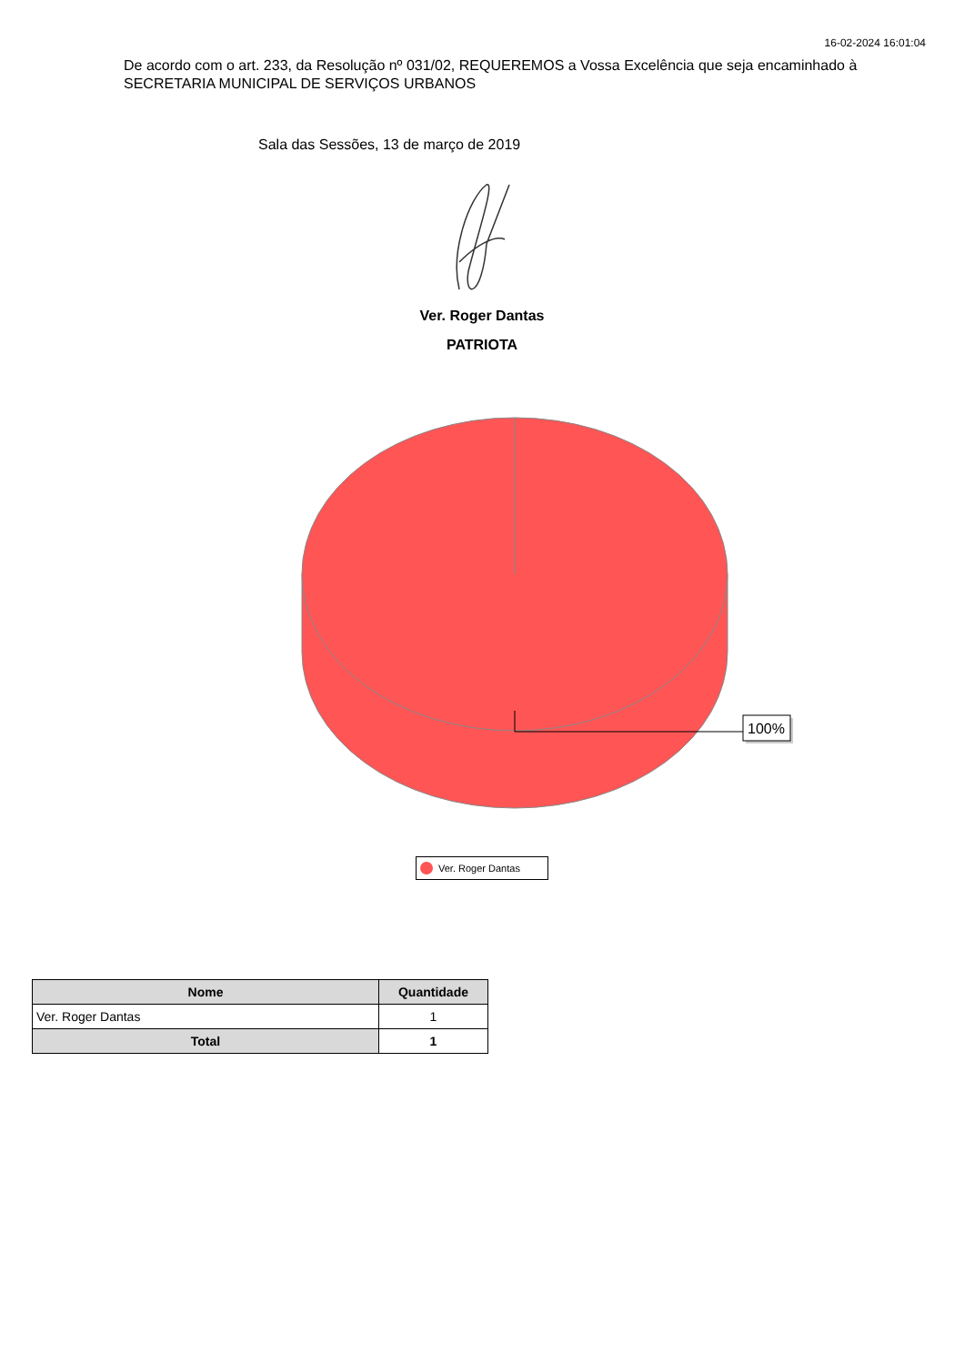16-02-2024 16:01:04
De acordo com o art. 233, da Resolução nº 031/02, REQUEREMOS a Vossa Excelência que seja encaminhado à SECRETARIA MUNICIPAL DE SERVIÇOS URBANOS
Sala das Sessões, 13 de março de 2019
Ver. Roger Dantas
PATRIOTA
100%
Ver. Roger Dantas
| Nome | Quantidade |
| --- | --- |
| Ver. Roger Dantas | 1 |
| Total | 1 |